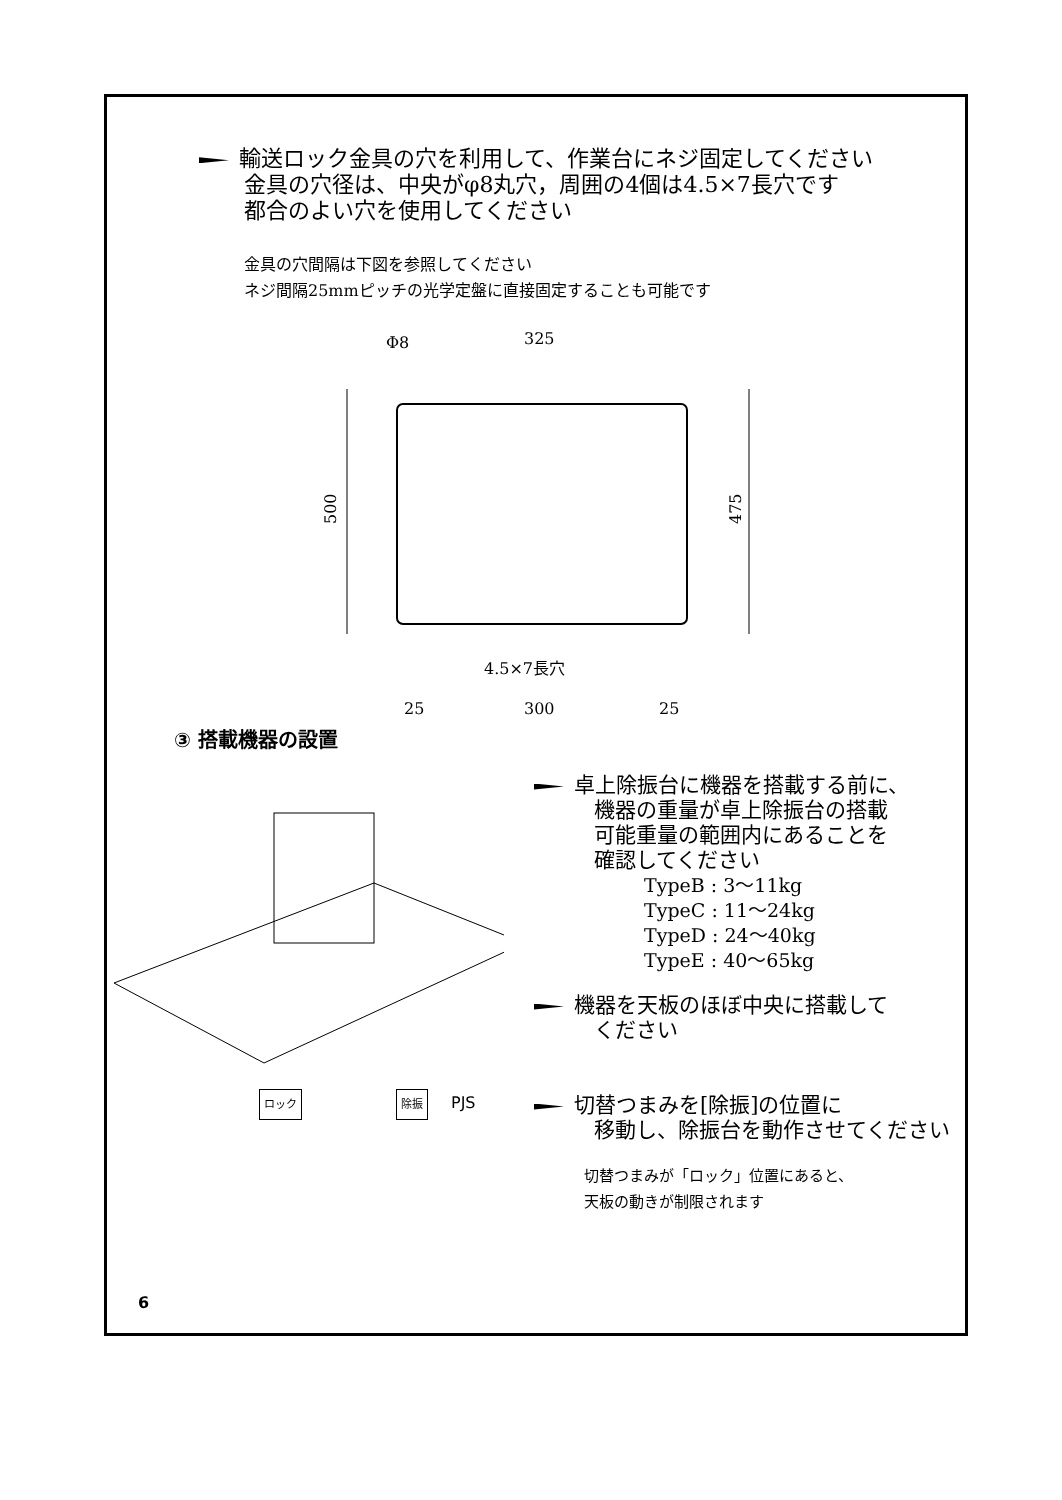輸送ロック金具の穴を利用して、作業台にネジ固定してください
金具の穴径は、中央がφ8丸穴，周囲の4個は4.5×7長穴です
都合のよい穴を使用してください
金具の穴間隔は下図を参照してください
ネジ間隔25mmピッチの光学定盤に直接固定することも可能です
Φ8
325
500
475
4.5×7長穴
25
300
25
③ 搭載機器の設置
卓上除振台に機器を搭載する前に、
機器の重量が卓上除振台の搭載
可能重量の範囲内にあることを
確認してください
TypeB : 3～11kg
TypeC : 11～24kg
TypeD : 24～40kg
TypeE : 40～65kg
機器を天板のほぼ中央に搭載して
ください
ロック 除振 PJS
切替つまみを[除振]の位置に
移動し、除振台を動作させてください
切替つまみが「ロック」位置にあると、
天板の動きが制限されます
6